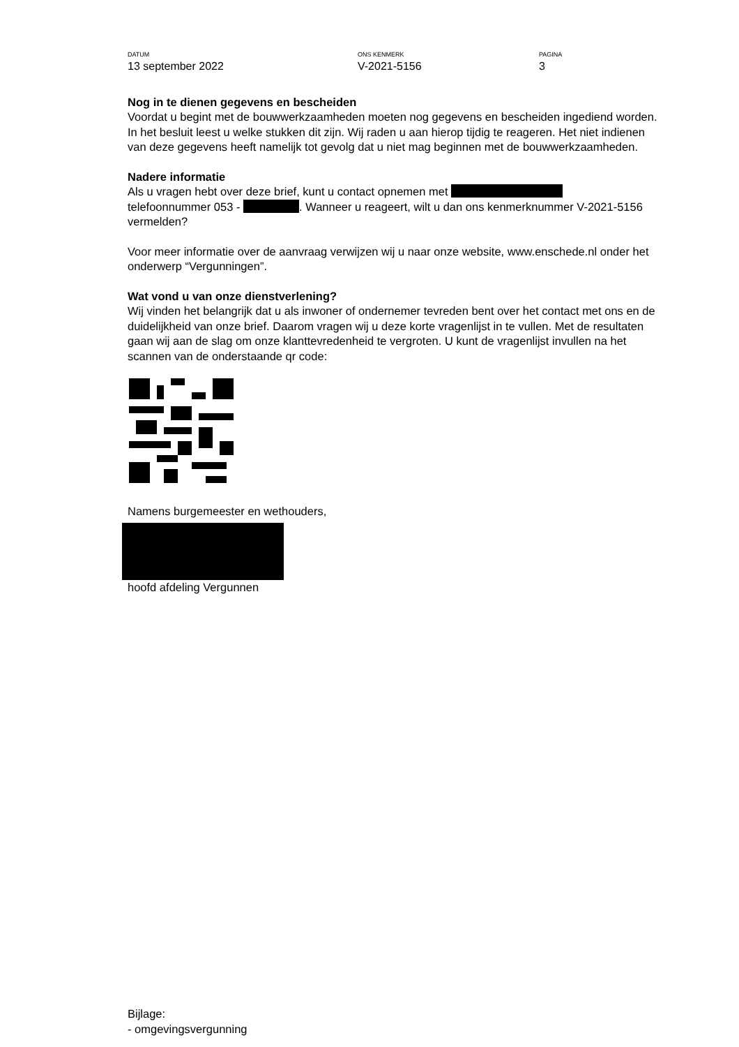DATUM
13 september 2022
ONS KENMERK
V-2021-5156
PAGINA
3
Nog in te dienen gegevens en bescheiden
Voordat u begint met de bouwwerkzaamheden moeten nog gegevens en bescheiden ingediend worden. In het besluit leest u welke stukken dit zijn. Wij raden u aan hierop tijdig te reageren. Het niet indienen van deze gegevens heeft namelijk tot gevolg dat u niet mag beginnen met de bouwwerkzaamheden.
Nadere informatie
Als u vragen hebt over deze brief, kunt u contact opnemen met
telefoonnummer 053 - . Wanneer u reageert, wilt u dan ons kenmerknummer V-2021-5156 vermelden?
Voor meer informatie over de aanvraag verwijzen wij u naar onze website, www.enschede.nl onder het onderwerp “Vergunningen”.
Wat vond u van onze dienstverlening?
Wij vinden het belangrijk dat u als inwoner of ondernemer tevreden bent over het contact met ons en de duidelijkheid van onze brief. Daarom vragen wij u deze korte vragenlijst in te vullen. Met de resultaten gaan wij aan de slag om onze klanttevredenheid te vergroten. U kunt de vragenlijst invullen na het scannen van de onderstaande qr code:
Namens burgemeester en wethouders,
hoofd afdeling Vergunnen
Bijlage:
- omgevingsvergunning